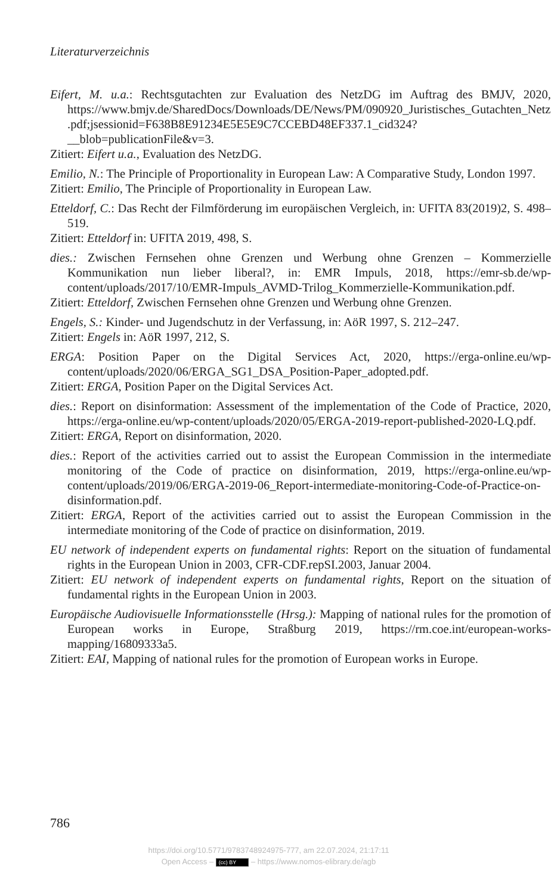Literaturverzeichnis
Eifert, M. u.a.: Rechtsgutachten zur Evaluation des NetzDG im Auftrag des BMJV, 2020, https://www.bmjv.de/SharedDocs/Downloads/DE/News/PM/090920_Juristisches_Gutachten_Netz.pdf;jsessionid=F638B8E91234E5E5E9C7CCEBD48EF337.1_cid324?__blob=publicationFile&v=3.
Zitiert: Eifert u.a., Evaluation des NetzDG.
Emilio, N.: The Principle of Proportionality in European Law: A Comparative Study, London 1997.
Zitiert: Emilio, The Principle of Proportionality in European Law.
Etteldorf, C.: Das Recht der Filmförderung im europäischen Vergleich, in: UFITA 83(2019)2, S. 498–519.
Zitiert: Etteldorf in: UFITA 2019, 498, S.
dies.: Zwischen Fernsehen ohne Grenzen und Werbung ohne Grenzen – Kommerzielle Kommunikation nun lieber liberal?, in: EMR Impuls, 2018, https://emr-sb.de/wp-content/uploads/2017/10/EMR-Impuls_AVMD-Trilog_Kommerzielle-Kommunikation.pdf.
Zitiert: Etteldorf, Zwischen Fernsehen ohne Grenzen und Werbung ohne Grenzen.
Engels, S.: Kinder- und Jugendschutz in der Verfassung, in: AöR 1997, S. 212–247.
Zitiert: Engels in: AöR 1997, 212, S.
ERGA: Position Paper on the Digital Services Act, 2020, https://erga-online.eu/wp-content/uploads/2020/06/ERGA_SG1_DSA_Position-Paper_adopted.pdf.
Zitiert: ERGA, Position Paper on the Digital Services Act.
dies.: Report on disinformation: Assessment of the implementation of the Code of Practice, 2020, https://erga-online.eu/wp-content/uploads/2020/05/ERGA-2019-report-published-2020-LQ.pdf.
Zitiert: ERGA, Report on disinformation, 2020.
dies.: Report of the activities carried out to assist the European Commission in the intermediate monitoring of the Code of practice on disinformation, 2019, https://erga-online.eu/wp-content/uploads/2019/06/ERGA-2019-06_Report-intermediate-monitoring-Code-of-Practice-on-disinformation.pdf.
Zitiert: ERGA, Report of the activities carried out to assist the European Commission in the intermediate monitoring of the Code of practice on disinformation, 2019.
EU network of independent experts on fundamental rights: Report on the situation of fundamental rights in the European Union in 2003, CFR-CDF.repSI.2003, Januar 2004.
Zitiert: EU network of independent experts on fundamental rights, Report on the situation of fundamental rights in the European Union in 2003.
Europäische Audiovisuelle Informationsstelle (Hrsg.): Mapping of national rules for the promotion of European works in Europe, Straßburg 2019, https://rm.coe.int/european-works-mapping/16809333a5.
Zitiert: EAI, Mapping of national rules for the promotion of European works in Europe.
786
https://doi.org/10.5771/9783748924975-777, am 22.07.2024, 21:17:11
Open Access – (cc) BY – https://www.nomos-elibrary.de/agb